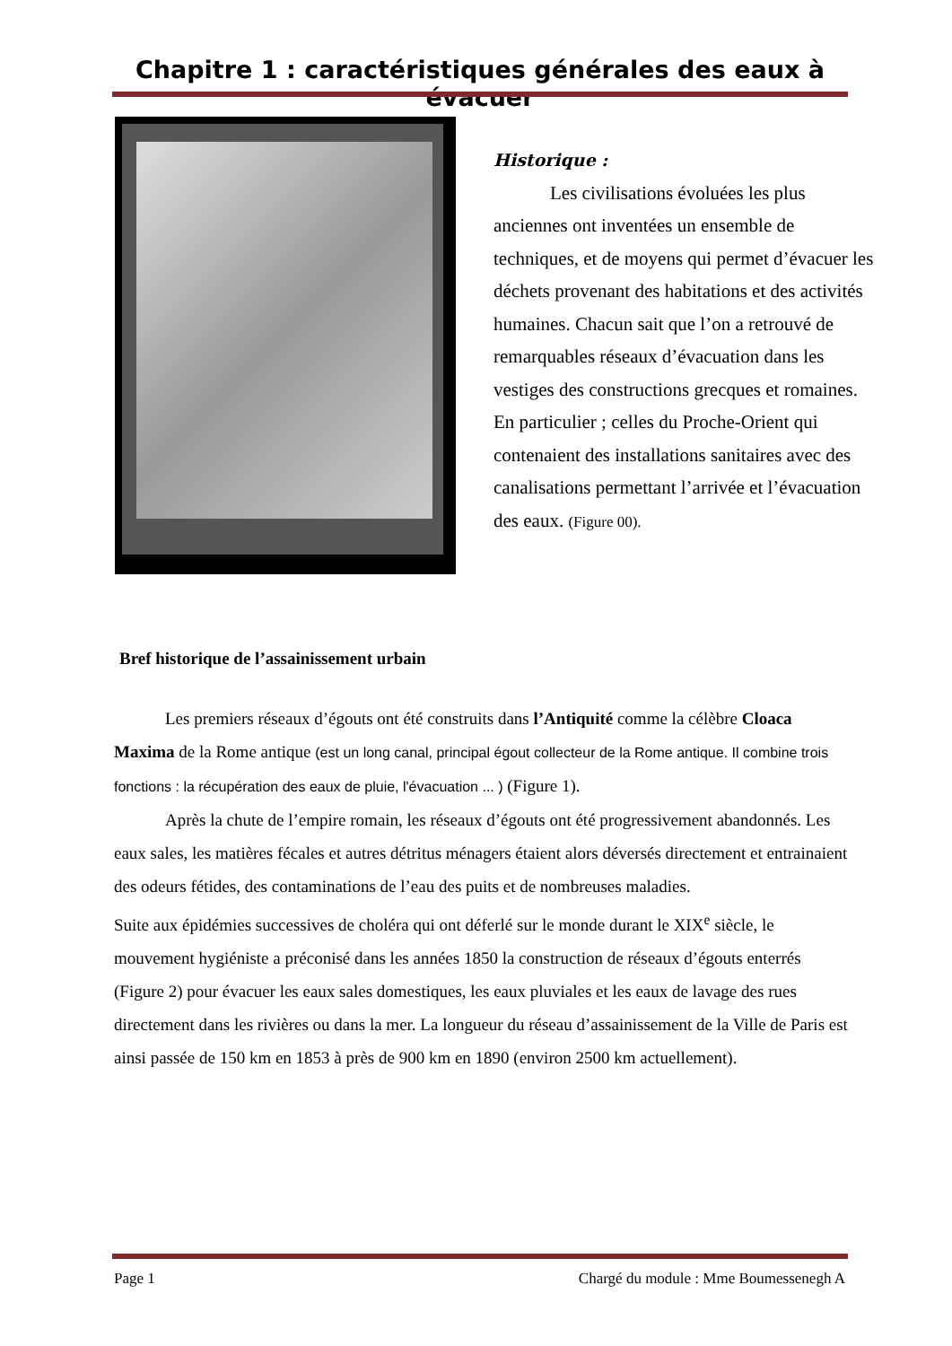Chapitre 1 : caractéristiques générales des eaux à évacuer
Historique :
   Les civilisations évoluées les plus anciennes ont inventées un ensemble de techniques, et de moyens qui permet d’évacuer les déchets provenant des habitations et des activités humaines. Chacun sait que l’on a retrouvé de remarquables réseaux d’évacuation dans les vestiges des constructions grecques et romaines.
En particulier ; celles du Proche-Orient qui contenaient des installations sanitaires avec des canalisations permettant l’arrivée et l’évacuation des eaux. (Figure 00).
Bref historique de l’assainissement urbain
   Les premiers réseaux d’égouts ont été construits dans l’Antiquité comme la célèbre Cloaca Maxima de la Rome antique (est un long canal, principal égout collecteur de la Rome antique. Il combine trois fonctions : la récupération des eaux de pluie, l'évacuation ... ) (Figure 1).
   Après la chute de l’empire romain, les réseaux d’égouts ont été progressivement abandonnés. Les eaux sales, les matières fécales et autres détritus ménagers étaient alors déversés directement et entrainaient des odeurs fétides, des contaminations de l’eau des puits et de nombreuses maladies.
Suite aux épidémies successives de choléra qui ont déferlé sur le monde durant le XIX<sup>e</sup> siècle, le mouvement hygiéniste a préconisé dans les années 1850 la construction de réseaux d’égouts enterrés (Figure 2) pour évacuer les eaux sales domestiques, les eaux pluviales et les eaux de lavage des rues directement dans les rivières ou dans la mer. La longueur du réseau d’assainissement de la Ville de Paris est ainsi passée de 150 km en 1853 à près de 900 km en 1890 (environ 2500 km actuellement).
Page 1 Chargé du module : Mme Boumessenegh A